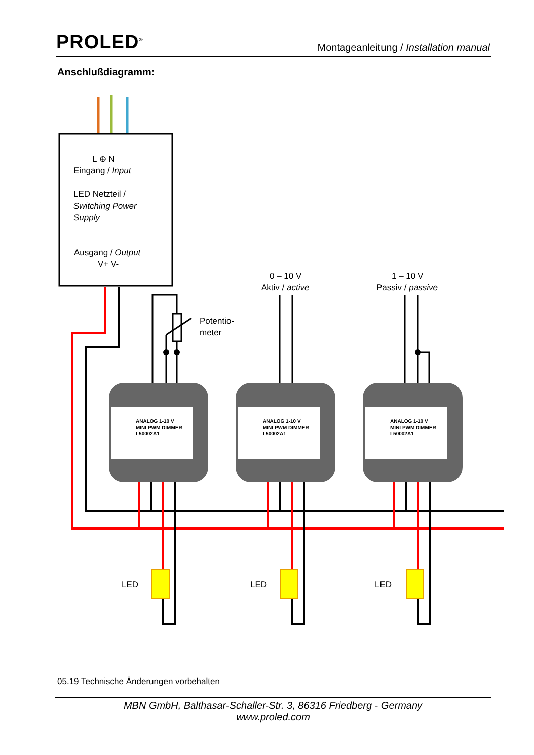PROLED<sup>®</sup>
Montageanleitung / Installation manual
Anschlußdiagramm:
ANALOG 1-10 V
MINI PWM DIMMER
L50002A1
ANALOG 1-10 V
MINI PWM DIMMER
L50002A1
ANALOG 1-10 V
MINI PWM DIMMER
L50002A1
L ⊕ N
Eingang / Input
LED Netzteil /
Switching Power
Supply
Ausgang / Output
V+ V-
0 – 10 V
Aktiv / active
1 – 10 V
Passiv / passive
Potentio-
meter
LED
LED
LED
05.19 Technische Änderungen vorbehalten
MBN GmbH, Balthasar-Schaller-Str. 3, 86316 Friedberg - Germany
www.proled.com